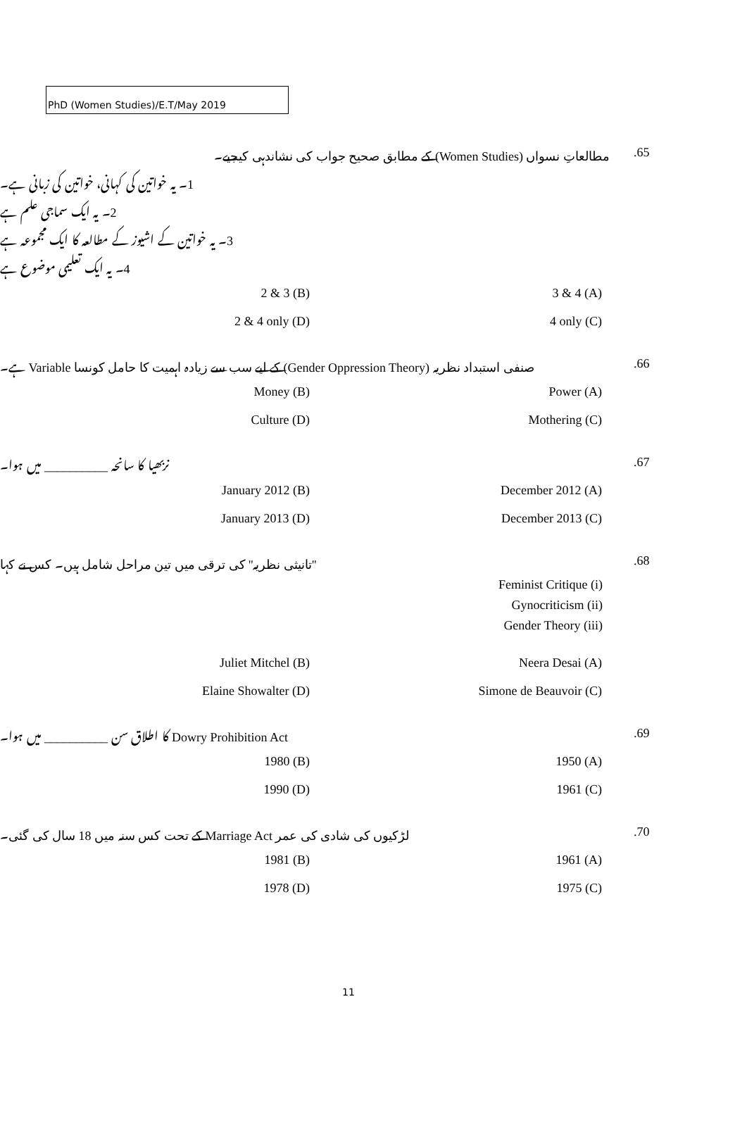PhD (Women Studies)/E.T/May 2019
مطالعاتِ نسواں (Women Studies) کے مطابق صحیح جواب کی نشاندہی کیجیے۔ 65.
1۔ یہ خواتین کی کہانی، خواتین کی زبانی ہے۔
2۔ یہ ایک سماجی علم ہے
3۔ یہ خواتین کے اشیوز کے مطالعہ کا ایک مجموعہ ہے
4۔ یہ ایک تعلیمی موضوع ہے
2 & 3 (B) 3 & 4 (A)
2 & 4 only (D) 4 only (C)
صنفی استبداد نظریہ (Gender Oppression Theory) کے لیے سب سے زیادہ اہمیت کا حامل کونسا Variable ہے۔ 66.
Money (B) Power (A)
Culture (D) Mothering (C)
نربھیا کا سانحہ __________ میں ہوا۔ 67.
January 2012 (B) December 2012 (A)
January 2013 (D) December 2013 (C)
''تانیثی نظریہ'' کی ترقی میں تین مراحل شامل ہیں۔ کس نے کہا 68.
Feminist Critique (i)
Gynocriticism (ii)
Gender Theory (iii)
Juliet Mitchel (B) Neera Desai (A)
Elaine Showalter (D) Simone de Beauvoir (C)
Dowry Prohibition Act کا اطلاق سن __________ میں ہوا۔ 69.
1980 (B) 1950 (A)
1990 (D) 1961 (C)
لڑکیوں کی شادی کی عمر Marriage Act کے تحت کس سنہ میں 18 سال کی گئی۔ 70.
1981 (B) 1961 (A)
1978 (D) 1975 (C)
11